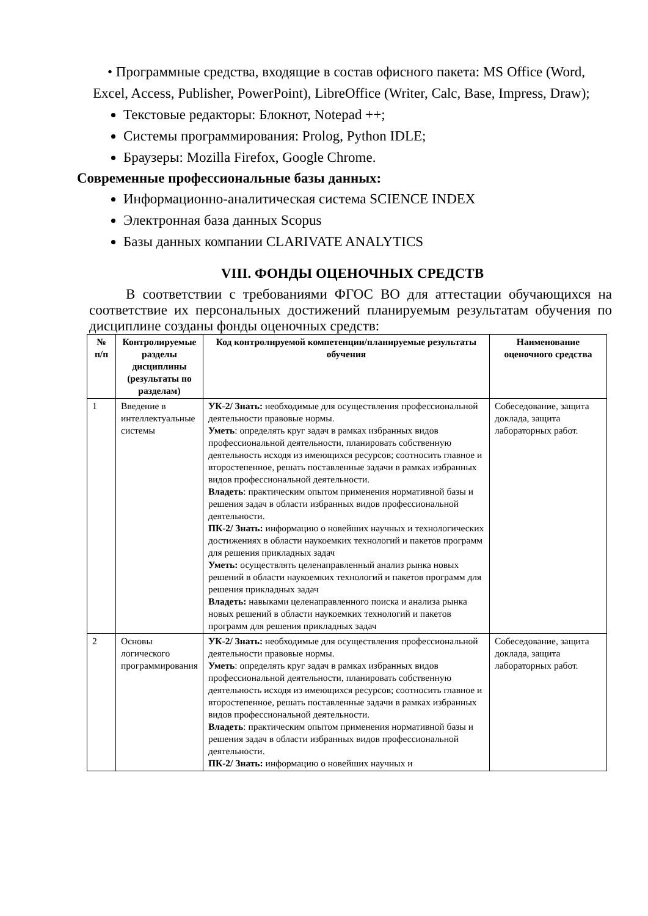• Программные средства, входящие в состав офисного пакета: MS Office (Word, Excel, Access, Publisher, PowerPoint), LibreOffice (Writer, Calc, Base, Impress, Draw);
Текстовые редакторы: Блокнот, Notepad ++;
Системы программирования: Prolog, Python IDLE;
Браузеры: Mozilla Firefox, Google Chrome.
Современные профессиональные базы данных:
Информационно-аналитическая система SCIENCE INDEX
Электронная база данных Scopus
Базы данных компании CLARIVATE ANALYTICS
VIII. ФОНДЫ ОЦЕНОЧНЫХ СРЕДСТВ
В соответствии с требованиями ФГОС ВО для аттестации обучающихся на соответствие их персональных достижений планируемым результатам обучения по дисциплине созданы фонды оценочных средств:
| № п/п | Контролируемые разделы дисциплины (результаты по разделам) | Код контролируемой компетенции/планируемые результаты обучения | Наименование оценочного средства |
| --- | --- | --- | --- |
| 1 | Введение в интеллектуальные системы | УК-2/ Знать: необходимые для осуществления профессиональной деятельности правовые нормы. Уметь : определять круг задач в рамках избранных видов профессиональной деятельности, планировать собственную деятельность исходя из имеющихся ресурсов; соотносить главное и второстепенное, решать поставленные задачи в рамках избранных видов профессиональной деятельности. Владеть : практическим опытом применения нормативной базы и решения задач в области избранных видов профессиональной деятельности. ПК-2/ Знать: информацию о новейших научных и технологических достижениях в области наукоемких технологий и пакетов программ для решения прикладных задач Уметь: осуществлять целенаправленный анализ рынка новых решений в области наукоемких технологий и пакетов программ для решения прикладных задач Владеть: навыками целенаправленного поиска и анализа рынка новых решений в области наукоемких технологий и пакетов программ для решения прикладных задач | Собеседование, защита доклада, защита лабораторных работ. |
| 2 | Основы логического программирования | УК-2/ Знать: необходимые для осуществления профессиональной деятельности правовые нормы. Уметь : определять круг задач в рамках избранных видов профессиональной деятельности, планировать собственную деятельность исходя из имеющихся ресурсов; соотносить главное и второстепенное, решать поставленные задачи в рамках избранных видов профессиональной деятельности. Владеть : практическим опытом применения нормативной базы и решения задач в области избранных видов профессиональной деятельности. ПК-2/ Знать: информацию о новейших научных и | Собеседование, защита доклада, защита лабораторных работ. |